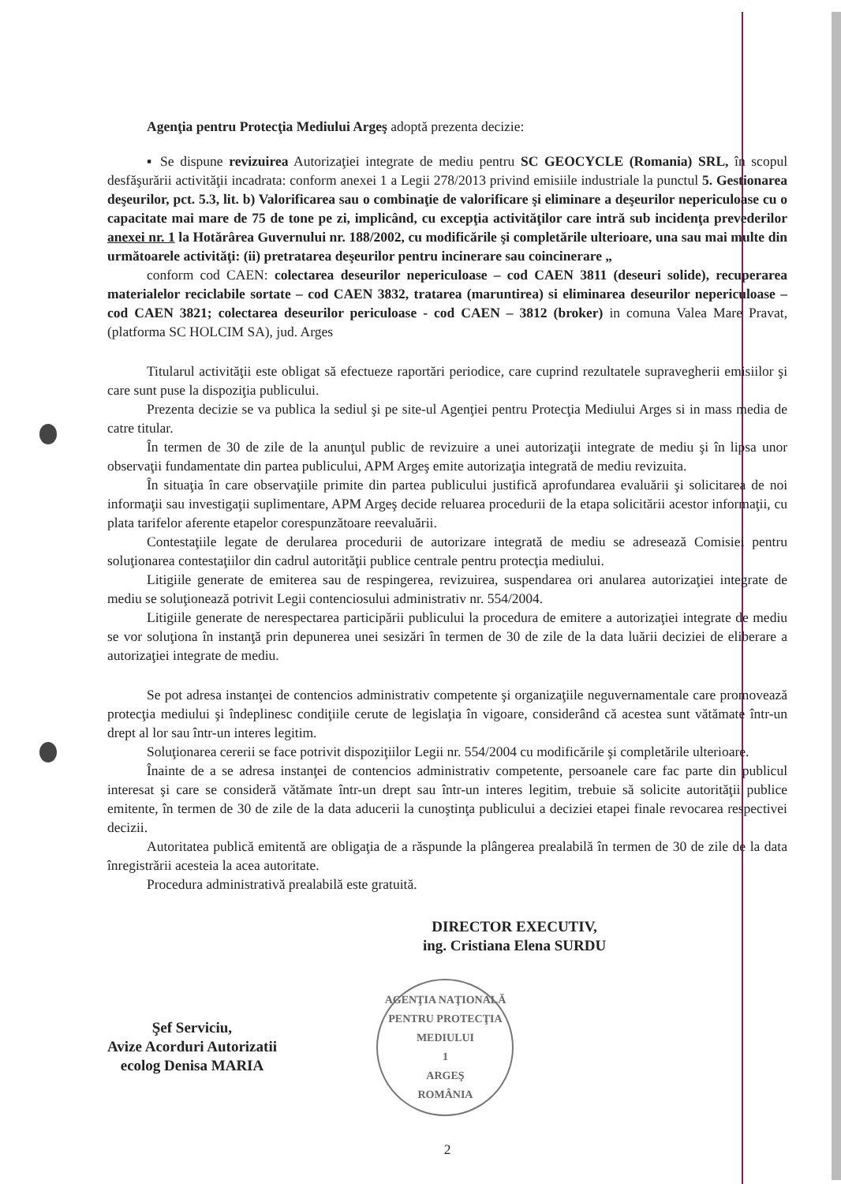Agenţia pentru Protecţia Mediului Argeş adoptă prezenta decizie:
▪ Se dispune revizuirea Autorizaţiei integrate de mediu pentru SC GEOCYCLE (Romania) SRL, în scopul desfăşurării activităţii incadrata: conform anexei 1 a Legii 278/2013 privind emisiile industriale la punctul 5. Gestionarea deşeurilor, pct. 5.3, lit. b) Valorificarea sau o combinaţie de valorificare şi eliminare a deşeurilor nepericuloase cu o capacitate mai mare de 75 de tone pe zi, implicând, cu excepţia activităţilor care intră sub incidenţa prevederilor anexei nr. 1 la Hotărârea Guvernului nr. 188/2002, cu modificările şi completările ulterioare, una sau mai multe din următoarele activităţi: (ii) pretratarea deşeurilor pentru incinerare sau coincinerare „
conform cod CAEN: colectarea deseurilor nepericuloase – cod CAEN 3811 (deseuri solide), recuperarea materialelor reciclabile sortate – cod CAEN 3832, tratarea (maruntirea) si eliminarea deseurilor nepericuloase – cod CAEN 3821; colectarea deseurilor periculoase - cod CAEN – 3812 (broker) in comuna Valea Mare Pravat, (platforma SC HOLCIM SA), jud. Arges
Titularul activităţii este obligat să efectueze raportări periodice, care cuprind rezultatele supravegherii emisiilor şi care sunt puse la dispoziţia publicului.
Prezenta decizie se va publica la sediul şi pe site-ul Agenţiei pentru Protecţia Mediului Arges si in mass media de catre titular.
În termen de 30 de zile de la anunţul public de revizuire a unei autorizaţii integrate de mediu şi în lipsa unor observaţii fundamentate din partea publicului, APM Argeş emite autorizaţia integrată de mediu revizuita.
În situaţia în care observaţiile primite din partea publicului justifică aprofundarea evaluării şi solicitarea de noi informaţii sau investigaţii suplimentare, APM Argeş decide reluarea procedurii de la etapa solicitării acestor informaţii, cu plata tarifelor aferente etapelor corespunzătoare reevaluării.
Contestaţiile legate de derularea procedurii de autorizare integrată de mediu se adresează Comisiei pentru soluţionarea contestaţiilor din cadrul autorităţii publice centrale pentru protecţia mediului.
Litigiile generate de emiterea sau de respingerea, revizuirea, suspendarea ori anularea autorizaţiei integrate de mediu se soluţionează potrivit Legii contenciosului administrativ nr. 554/2004.
Litigiile generate de nerespectarea participării publicului la procedura de emitere a autorizaţiei integrate de mediu se vor soluţiona în instanţă prin depunerea unei sesizări în termen de 30 de zile de la data luării deciziei de eliberare a autorizaţiei integrate de mediu.
Se pot adresa instanţei de contencios administrativ competente şi organizaţiile neguvernamentale care promovează protecţia mediului şi îndeplinesc condiţiile cerute de legislaţia în vigoare, considerând că acestea sunt vătămate într-un drept al lor sau într-un interes legitim.
Soluţionarea cererii se face potrivit dispoziţiilor Legii nr. 554/2004 cu modificările şi completările ulterioare.
Înainte de a se adresa instanţei de contencios administrativ competente, persoanele care fac parte din publicul interesat şi care se consideră vătămate într-un drept sau într-un interes legitim, trebuie să solicite autorităţii publice emitente, în termen de 30 de zile de la data aducerii la cunoştinţa publicului a deciziei etapei finale revocarea respectivei decizii.
Autoritatea publică emitentă are obligaţia de a răspunde la plângerea prealabilă în termen de 30 de zile de la data înregistrării acesteia la acea autoritate.
Procedura administrativă prealabilă este gratuită.
DIRECTOR EXECUTIV,
ing. Cristiana Elena SURDU
Şef Serviciu,
Avize Acorduri Autorizatii
ecolog Denisa MARIA
AGENŢIA NAŢIONALĂ PENTRU PROTECŢIA MEDIULUI
1
ARGEŞ
ROMÂNIA
2